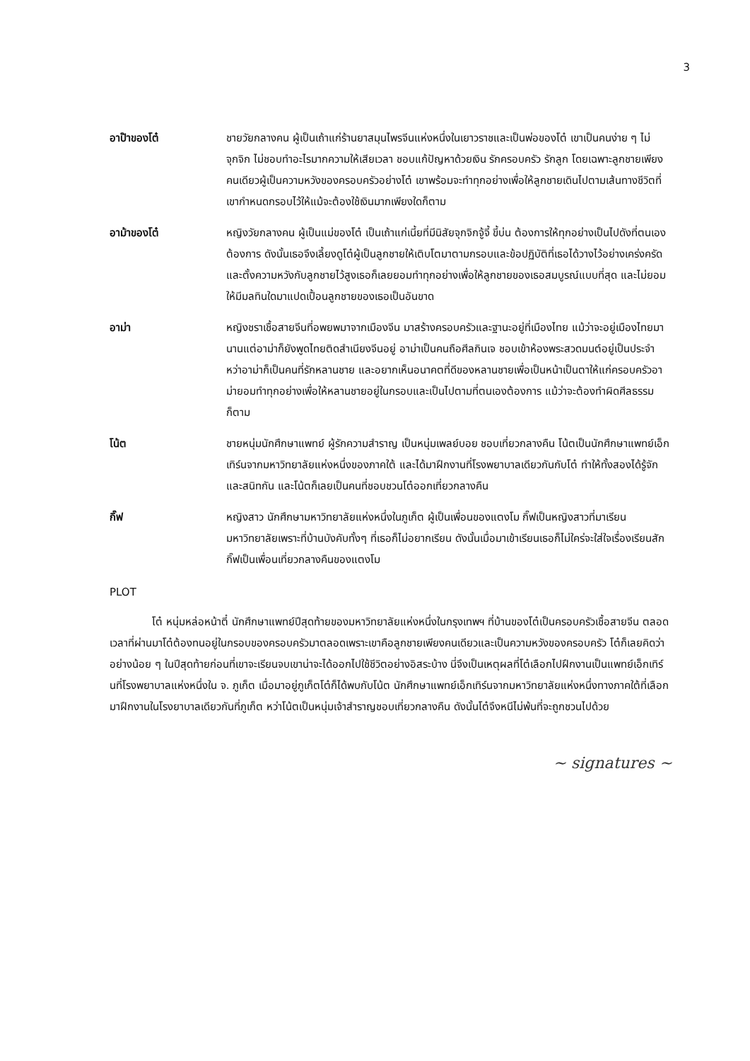3
อาป๊าของโต๋ ชายวัยกลางคน ผู้เป็นเถ้าแก่ร้านยาสมุนไพรจีนแห่งหนึ่งในเยาวราชและเป็นพ่อของโต๋ เขาเป็นคนง่าย ๆ ไม่จุกจิก ไม่ชอบทำอะไรมากความให้เสียเวลา ชอบแก้ปัญหาด้วยเงิน รักครอบครัว รักลูก โดยเฉพาะลูกชายเพียงคนเดียวผู้เป็นความหวังของครอบครัวอย่างโต๋ เขาพร้อมจะทำทุกอย่างเพื่อให้ลูกชายเดินไปตามเส้นทางชีวิตที่เขากำหนดกรอบไว้ให้แม้จะต้องใช้เงินมากเพียงใดก็ตาม
อาม้าของโต๋ หญิงวัยกลางคน ผู้เป็นแม่ของโต๋ เป็นเถ้าแก่เนี้ยที่มีนิสัยจุกจิกจู้จี้ ขี้บ่น ต้องการให้ทุกอย่างเป็นไปดังที่ตนเองต้องการ ดังนั้นเธอจึงเลี้ยงดูโต๋ผู้เป็นลูกชายให้เติบโตมาตามกรอบและข้อปฏิบัติที่เธอได้วางไว้อย่างเคร่งครัด และตั้งความหวังกับลูกชายไว้สูงเธอก็เลยยอมทำทุกอย่างเพื่อให้ลูกชายของเธอสมบูรณ์แบบที่สุด และไม่ยอมให้มีมลทินใดมาแปดเปื้อนลูกชายของเธอเป็นอันขาด
อาม่า หญิงชราเชื้อสายจีนที่อพยพมาจากเมืองจีน มาสร้างครอบครัวและฐานะอยู่ที่เมืองไทย แม้ว่าจะอยู่เมืองไทยมานานแต่อาม่าก็ยังพูดไทยติดสำเนียงจีนอยู่ อาม่าเป็นคนถือศีลกินเจ ชอบเข้าห้องพระสวดมนต์อยู่เป็นประจำ หว่าอาม่าก็เป็นคนที่รักหลานชาย และอยากเห็นอนาคตที่ดีของหลานชายเพื่อเป็นหน้าเป็นตาให้แก่ครอบครัวอาม่ายอมทำทุกอย่างเพื่อให้หลานชายอยู่ในกรอบและเป็นไปตามที่ตนเองต้องการ แม้ว่าจะต้องทำผิดศีลธรรมก็ตาม
โน้ต ชายหนุ่มนักศึกษาแพทย์ ผู้รักความสำราญ เป็นหนุ่มเพลย์บอย ชอบเที่ยวกลางคืน โน้ตเป็นนักศึกษาแพทย์เอ็กเทิร์นจากมหาวิทยาลัยแห่งหนึ่งของภาคใต้ และได้มาฝึกงานที่โรงพยาบาลเดียวกันกับโต๋ ทำให้ทั้งสองได้รู้จักและสนิทกัน และโน้ตก็เลยเป็นคนที่ชอบชวนโต๋ออกเที่ยวกลางคืน
กิ๊ฟ หญิงสาว นักศึกษามหาวิทยาลัยแห่งหนึ่งในภูเก็ต ผู้เป็นเพื่อนของแตงโม กิ๊ฟเป็นหญิงสาวที่มาเรียนมหาวิทยาลัยเพราะที่บ้านบังคับทั้งๆ ที่เธอก็ไม่อยากเรียน ดังนั้นเมื่อมาเข้าเรียนเธอก็ไม่ใคร่จะใส่ใจเรื่องเรียนสัก กิ๊ฟเป็นเพื่อนเที่ยวกลางคืนของแตงโม
PLOT
โต๋ หนุ่มหล่อหน้าตี๋ นักศึกษาแพทย์ปีสุดท้ายของมหาวิทยาลัยแห่งหนึ่งในกรุงเทพฯ ที่บ้านของโต๋เป็นครอบครัวเชื้อสายจีน ตลอดเวลาที่ผ่านมาโต๋ต้องทนอยู่ในกรอบของครอบครัวมาตลอดเพราะเขาคือลูกชายเพียงคนเดียวและเป็นความหวังของครอบครัว โต๋ก็เลยคิดว่าอย่างน้อย ๆ ในปีสุดท้ายก่อนที่เขาจะเรียนจบเขาน่าจะได้ออกไปใช้ชีวิตอย่างอิสระบ้าง นี่จึงเป็นเหตุผลที่โต๋เลือกไปฝึกงานเป็นแพทย์เอ็กเทิร์นที่โรงพยาบาลแห่งหนึ่งใน จ. ภูเก็ต เมื่อมาอยู่ภูเก็ตโต๋ก็ได้พบกับโน้ต นักศึกษาแพทย์เอ็กเทิร์นจากมหาวิทยาลัยแห่งหนึ่งทางภาคใต้ที่เลือกมาฝึกงานในโรงยาบาลเดียวกันที่ภูเก็ต หว่าโน้ตเป็นหนุ่มเจ้าสำราญชอบเที่ยวกลางคืน ดังนั้นโต๋จึงหนีไม่พ้นที่จะถูกชวนไปด้วย
~ signatures ~